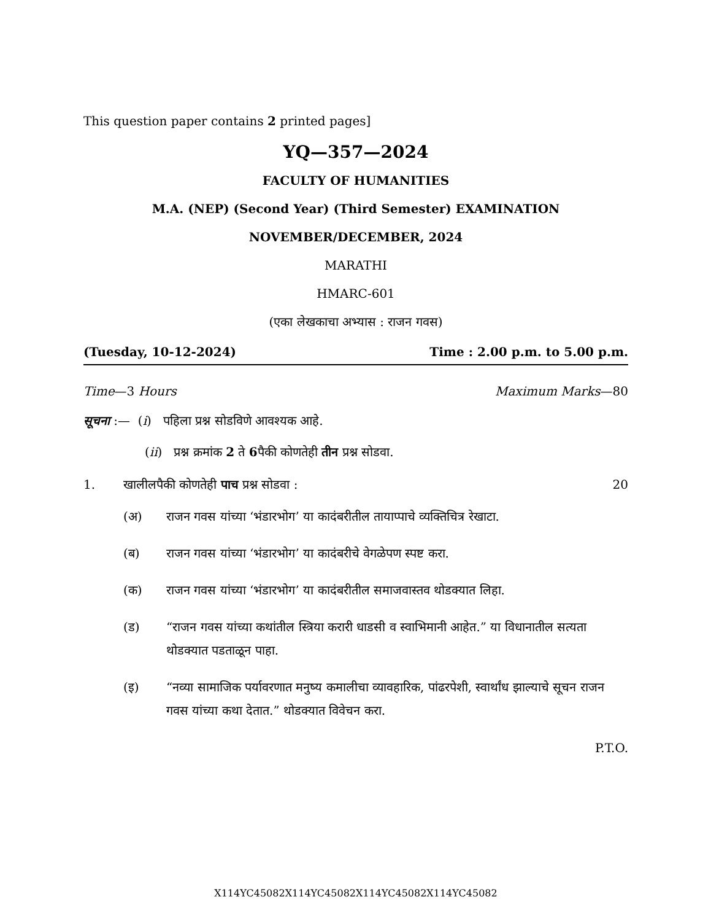This question paper contains 2 printed pages]
YQ—357—2024
FACULTY OF HUMANITIES
M.A. (NEP) (Second Year) (Third Semester) EXAMINATION
NOVEMBER/DECEMBER, 2024
MARATHI
HMARC-601
(एका लेखकाचा अभ्यास : राजन गवस)
(Tuesday, 10-12-2024) Time : 2.00 p.m. to 5.00 p.m.
Time—3 Hours Maximum Marks—80
सूचना :— (i) पहिला प्रश्न सोडविणे आवश्यक आहे.
(ii) प्रश्न क्रमांक 2 ते 6पैकी कोणतेही तीन प्रश्न सोडवा.
1. खालीलपैकी कोणतेही पाच प्रश्न सोडवा : 20
(अ) राजन गवस यांच्या ‘भंडारभोग’ या कादंबरीतील तायाप्पाचे व्यक्तिचित्र रेखाटा.
(ब) राजन गवस यांच्या ‘भंडारभोग’ या कादंबरीचे वेगळेपण स्पष्ट करा.
(क) राजन गवस यांच्या ‘भंडारभोग’ या कादंबरीतील समाजवास्तव थोडक्यात लिहा.
(ड) “राजन गवस यांच्या कथांतील स्त्रिया करारी धाडसी व स्वाभिमानी आहेत.” या विधानातील सत्यता थोडक्यात पडताळून पाहा.
(इ) “नव्या सामाजिक पर्यावरणात मनुष्य कमालीचा व्यावहारिक, पांढरपेशी, स्वार्थांध झाल्याचे सूचन राजन गवस यांच्या कथा देतात.” थोडक्यात विवेचन करा.
P.T.O.
X114YC45082X114YC45082X114YC45082X114YC45082